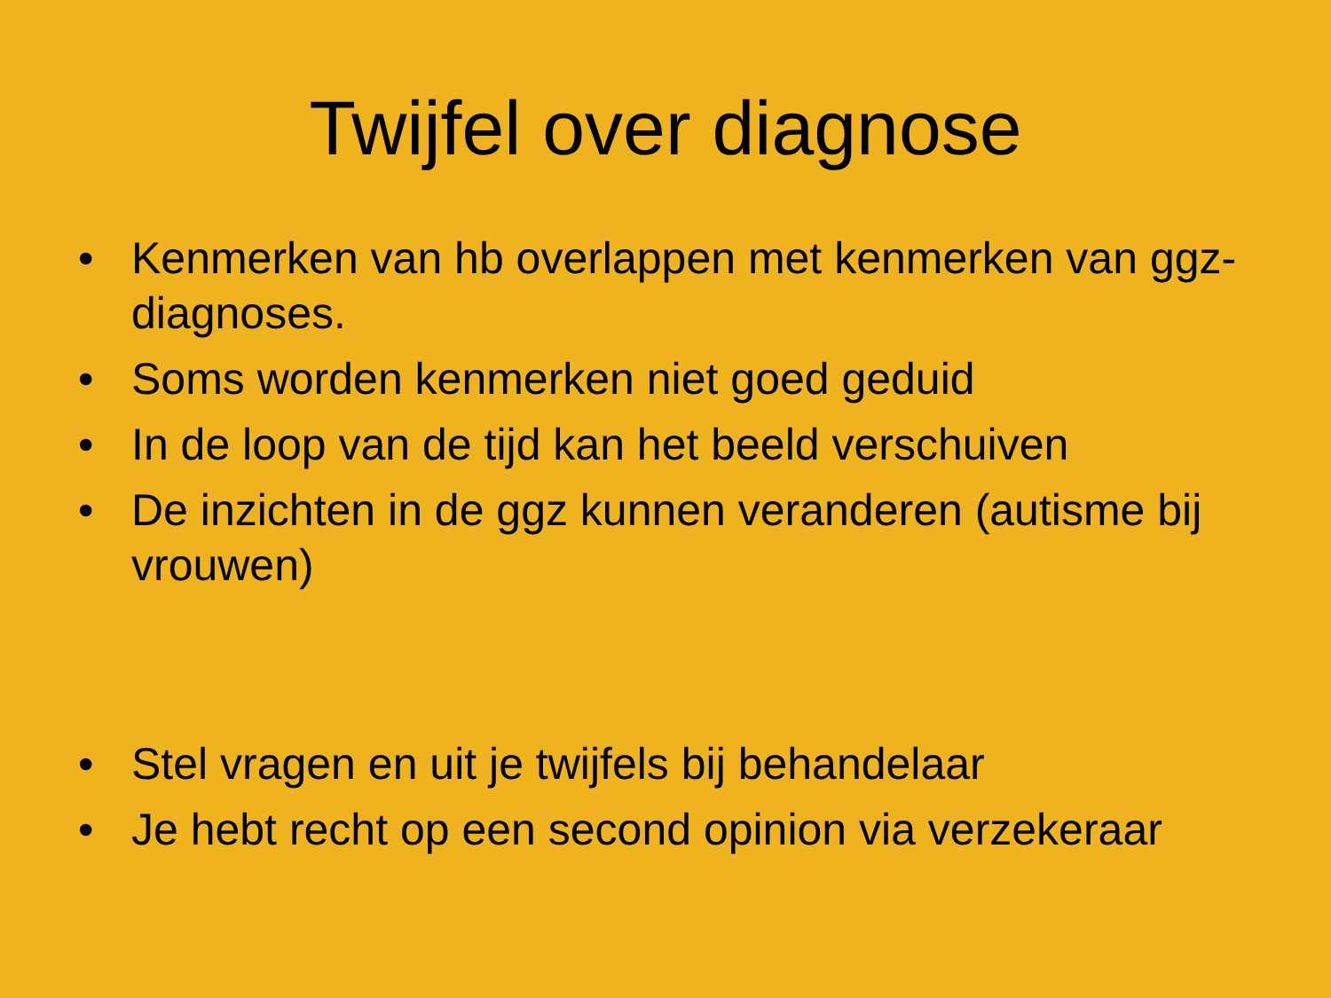Twijfel over diagnose
• Kenmerken van hb overlappen met kenmerken van ggz-diagnoses.
• Soms worden kenmerken niet goed geduid
• In de loop van de tijd kan het beeld verschuiven
• De inzichten in de ggz kunnen veranderen (autisme bij vrouwen)
• Stel vragen en uit je twijfels bij behandelaar
• Je hebt recht op een second opinion via verzekeraar